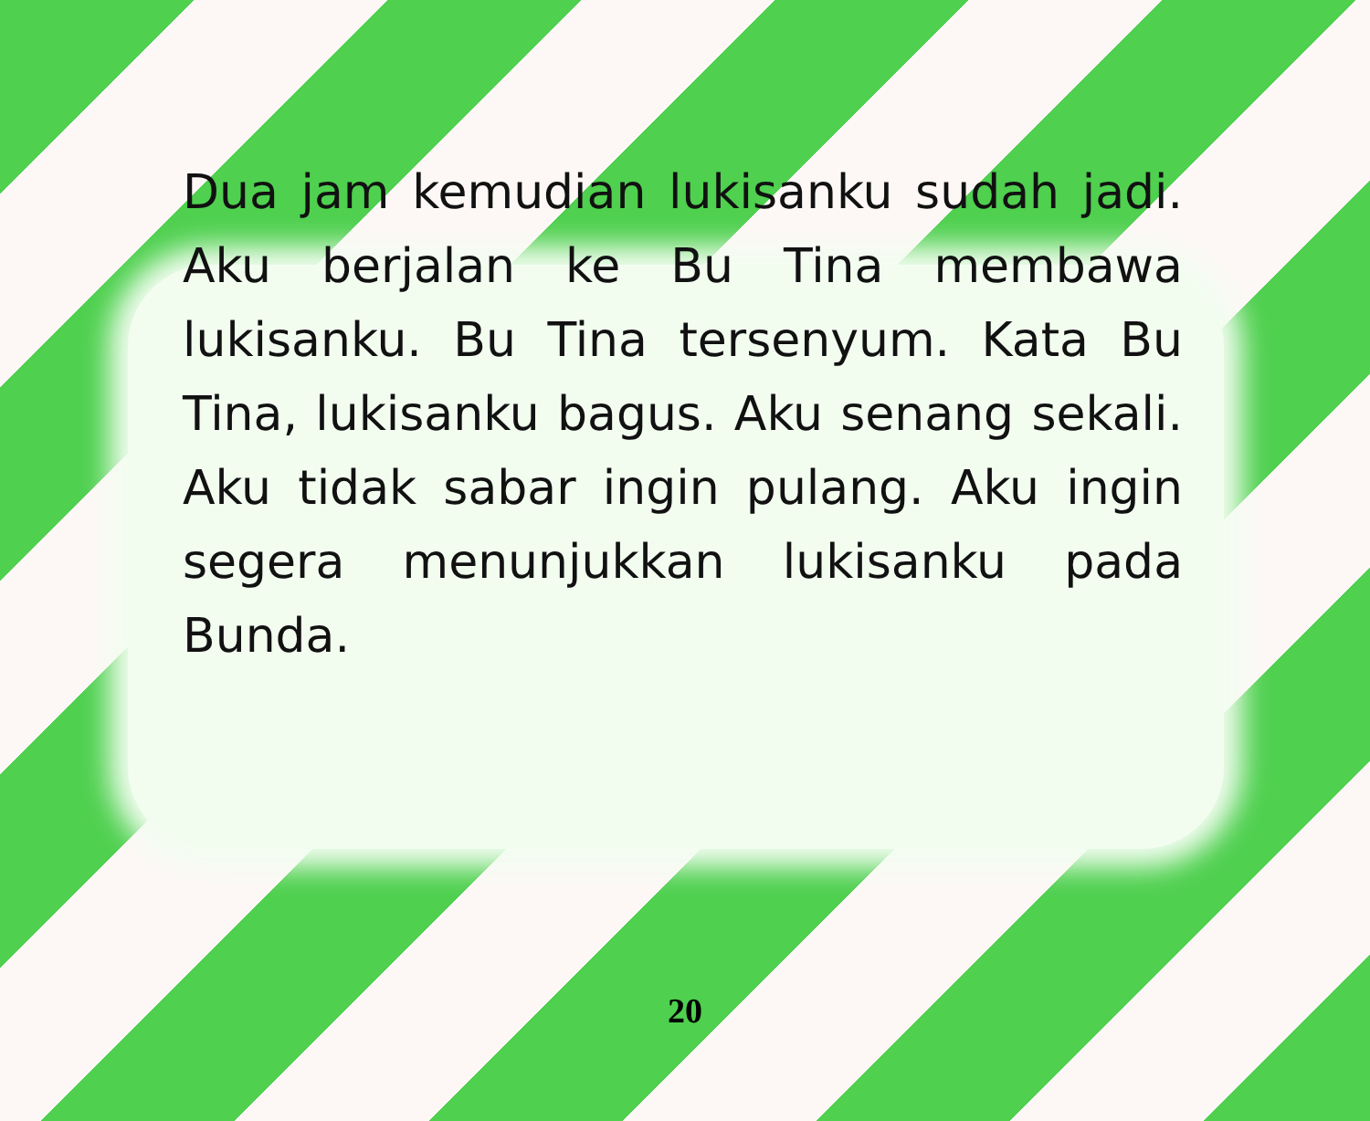Dua jam kemudian lukisanku sudah jadi. Aku berjalan ke Bu Tina membawa lukisanku. Bu Tina tersenyum. Kata Bu Tina, lukisanku bagus. Aku senang sekali. Aku tidak sabar ingin pulang. Aku ingin segera menunjukkan lukisanku pada Bunda.
20